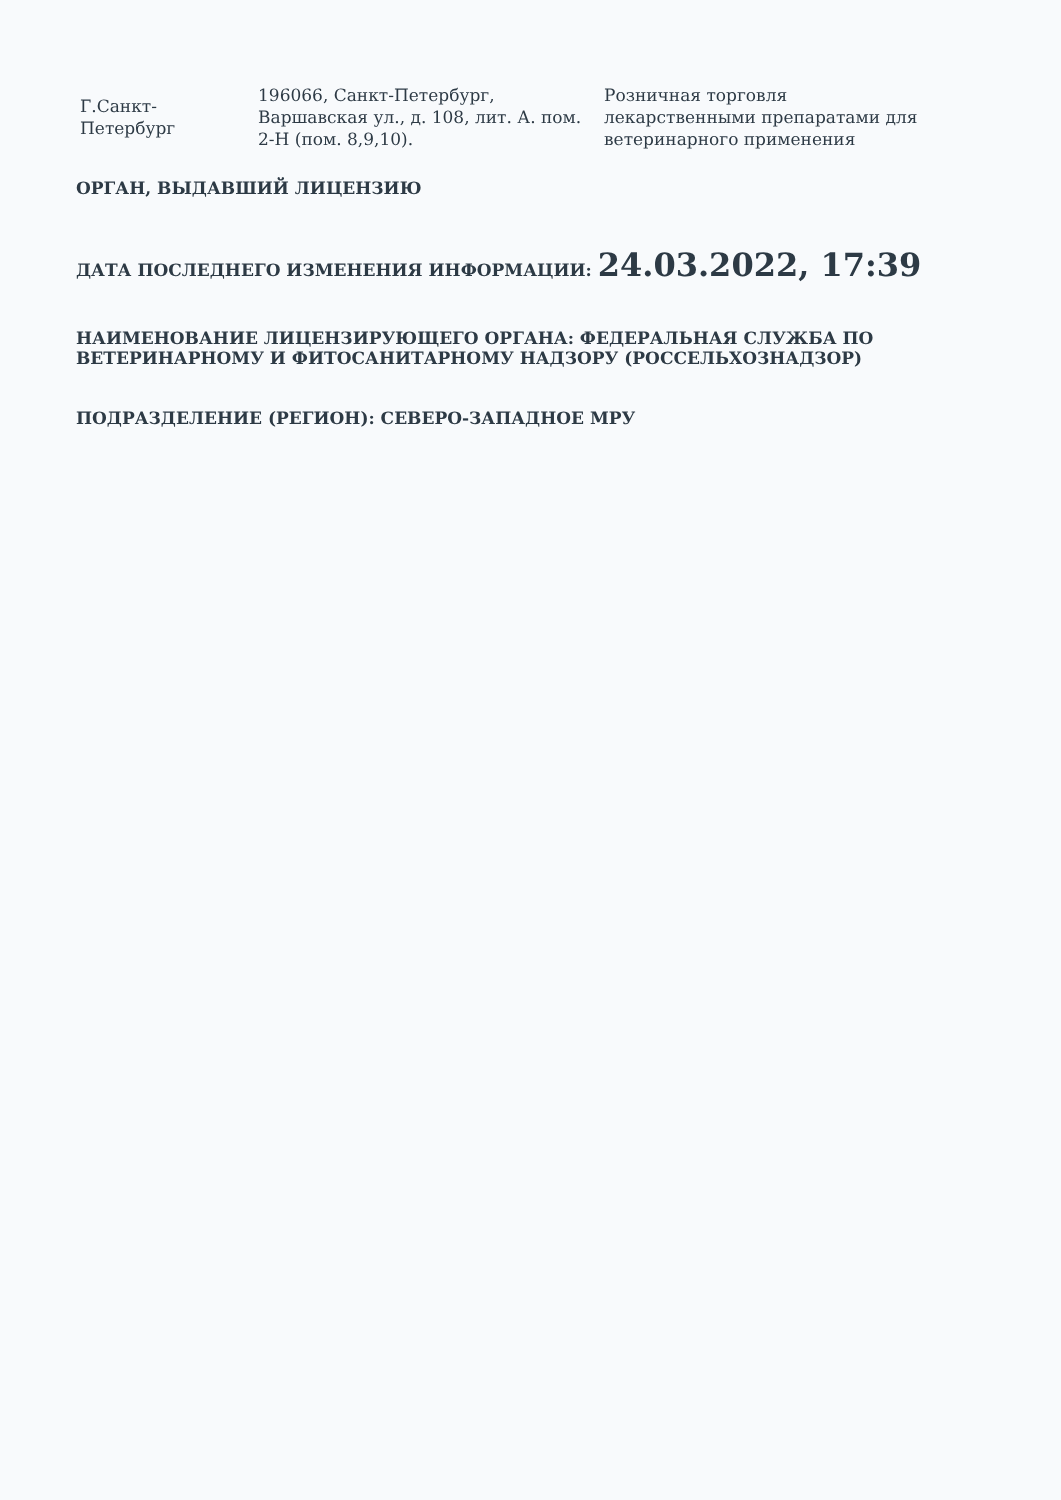| Г.Санкт-Петербург | 196066, Санкт-Петербург, Варшавская ул., д. 108, лит. А. пом. 2-Н (пом. 8,9,10). | Розничная торговля лекарственными препаратами для ветеринарного применения |
ОРГАН, ВЫДАВШИЙ ЛИЦЕНЗИЮ
ДАТА ПОСЛЕДНЕГО ИЗМЕНЕНИЯ ИНФОРМАЦИИ: 24.03.2022, 17:39
НАИМЕНОВАНИЕ ЛИЦЕНЗИРУЮЩЕГО ОРГАНА: ФЕДЕРАЛЬНАЯ СЛУЖБА ПО ВЕТЕРИНАРНОМУ И ФИТОСАНИТАРНОМУ НАДЗОРУ (РОССЕЛЬХОЗНАДЗОР)
ПОДРАЗДЕЛЕНИЕ (РЕГИОН): СЕВЕРО-ЗАПАДНОЕ МРУ